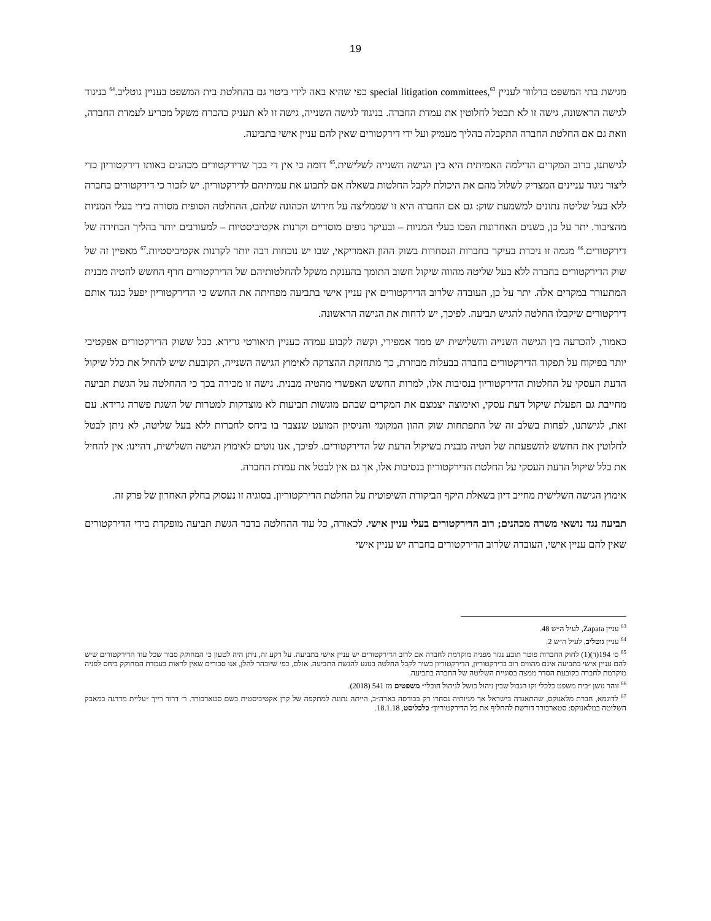19
מגישת בתי המשפט בדלוור לעניין special litigation committees,<sup>63</sup> כפי שהיא באה לידי ביטוי גם בהחלטת בית המשפט בעניין גוטליב.<sup>64</sup> בניגוד לגישה הראשונה, גישה זו לא תבטל לחלוטין את עמדת החברה. בניגוד לגישה השנייה, גישה זו לא תעניק בהכרח משקל מכריע לעמדת החברה, וזאת גם אם החלטת החברה התקבלה בהליך מעמיק ועל ידי דירקטורים שאין להם עניין אישי בתביעה.
לגישתנו, ברוב המקרים הדילמה האמיתית היא בין הגישה השנייה לשלישית.<sup>65</sup> דומה כי אין די בכך שדירקטורים מכהנים באותו דירקטוריון כדי ליצור ניגוד עניינים המצדיק לשלול מהם את היכולת לקבל החלטות בשאלה אם לתבוע את עמיתיהם לדירקטוריון. יש לזכור כי דירקטורים בחברה ללא בעל שליטה נתונים למשמעת שוק: גם אם החברה היא זו שממליצה על חידוש הכהונה שלהם, ההחלטה הסופית מסורה בידי בעלי המניות מהציבור. יתר על כן, בשנים האחרונות הפכו בעלי המניות – ובעיקר גופים מוסדיים וקרנות אקטיביסטיות – למעורבים יותר בהליך הבחירה של דירקטורים.<sup>66</sup> מגמה זו ניכרת בעיקר בחברות הנסחרות בשוק ההון האמריקאי, שבו יש נוכחות רבה יותר לקרנות אקטיביסטיות.<sup>67</sup> מאפיין זה של שוק הדירקטורים בחברה ללא בעל שליטה מהווה שיקול חשוב התומך בהענקת משקל להחלטותיהם של הדירקטורים חרף החשש להטיה מבנית המתעורר במקרים אלה. יתר על כן, העובדה שלרוב הדירקטורים אין עניין אישי בתביעה מפחיתה את החשש כי הדירקטוריון יפעל כנגד אותם דירקטורים שיקבלו החלטה להגיש תביעה. לפיכך, יש לדחות את הגישה הראשונה.
כאמור, להכרעה בין הגישה השנייה והשלישית יש ממד אמפירי, וקשה לקבוע עמדה כעניין תיאורטי גרידא. ככל ששוק הדירקטורים אפקטיבי יותר בפיקוח על תפקוד הדירקטורים בחברה בבעלות מבוזרת, כך מתחזקת ההצדקה לאימוץ הגישה השנייה, הקובעת שיש להחיל את כלל שיקול הדעת העסקי על החלטות הדירקטוריון בנסיבות אלו, למרות החשש האפשרי מהטיה מבנית. גישה זו מכירה בכך כי ההחלטה על הגשת תביעה מחייבת גם הפעלת שיקול דעת עסקי, ואימוצה יצמצם את המקרים שבהם מוגשות תביעות לא מוצדקות למטרות של השגת פשרה גרידא. עם זאת, לגישתנו, לפחות בשלב זה של התפתחות שוק ההון המקומי והניסיון המועט שנצבר בו ביחס לחברות ללא בעל שליטה, לא ניתן לבטל לחלוטין את החשש להשפעתה של הטיה מבנית בשיקול הדעת של הדירקטורים. לפיכך, אנו נוטים לאימוץ הגישה השלישית, דהיינו: אין להחיל את כלל שיקול הדעת העסקי על החלטת הדירקטוריון בנסיבות אלו, אך גם אין לבטל את עמדת החברה.
אימוץ הגישה השלישית מחייב דיון בשאלת היקף הביקורת השיפוטית על החלטת הדירקטוריון. בסוגיה זו נעסוק בחלק האחרון של פרק זה.
תביעה נגד נושאי משרה מכהנים; רוב הדירקטורים בעלי עניין אישי. לכאורה, כל עוד ההחלטה בדבר הגשת תביעה מופקדת בידי הדירקטורים שאין להם עניין אישי, העובדה שלרוב הדירקטורים בחברה יש עניין אישי
<sup>63</sup> עניין Zapata, לעיל ה״ש 48.
<sup>64</sup> עניין גוטליב, לעיל ה״ש 2.
<sup>65</sup> ס׳ 194(ד)(1) לחוק החברות פוטר תובע נגזר מפניה מוקדמת לחברה אם לרוב הדירקטורים יש עניין אישי בתביעה. על רקע זה, ניתן היה לטעון כי המחוקק סבור שכל עוד הדירקטורים שיש להם עניין אישי בתביעה אינם מהווים רוב בדירקטוריון, הדירקטוריון כשיר לקבל החלטה בנוגע להגשת התביעה. אולם, כפי שיובהר להלן, אנו סבורים שאין לראות בעמדת המחוקק ביחס לפניה מוקדמת לחברה כקובעת הסדר ממצה בסוגיית השליטה של החברה בתביעה.
<sup>66</sup> זוהר גושן ״בית משפט כלכלי וקו הגבול שבין ניהול כושל לניהול חובלי״ משפטים מז 541 (2018).
<sup>67</sup> לדוגמא, חברת מלאנוקס, שהתאגדה בישראל אך מניותיה נסחרו רק בבורסה בארה״ב, הייתה נתונה למתקפה של קרן אקטיביסטית בשם סטארבורד. ר׳ דרור רייך ״עליית מדרגה במאבק השליטה במלאנוקס: סטארבורד דורשת להחליף את כל הדירקטוריון״ כלכליסט, 18.1.18.